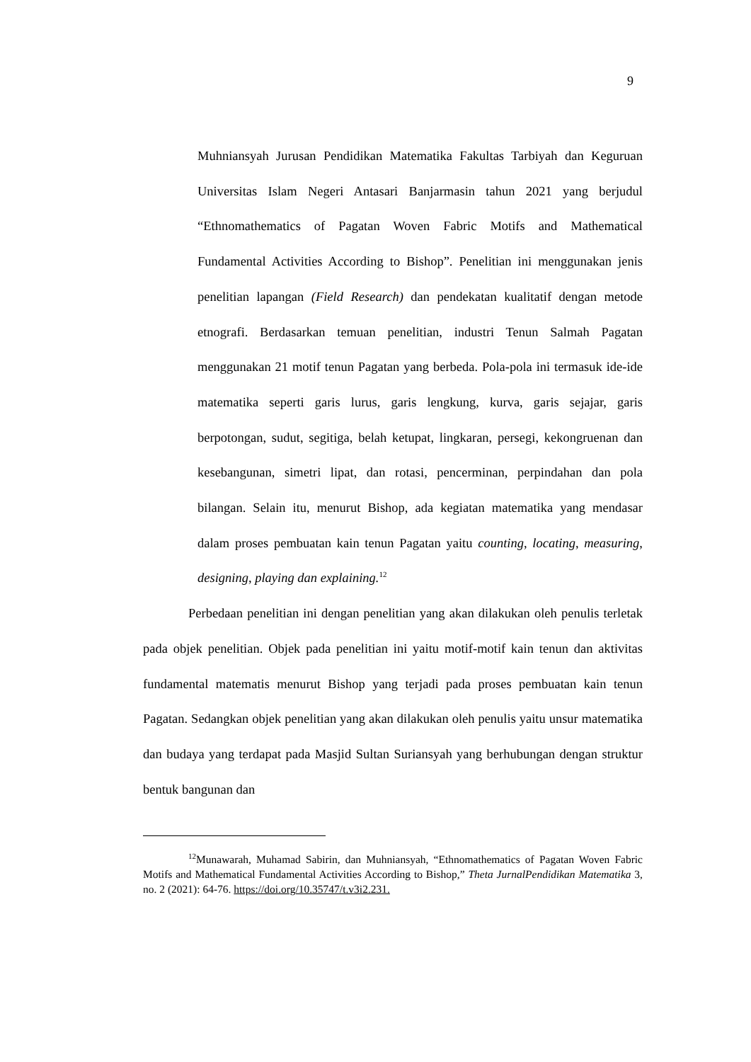9
Muhniansyah Jurusan Pendidikan Matematika Fakultas Tarbiyah dan Keguruan Universitas Islam Negeri Antasari Banjarmasin tahun 2021 yang berjudul “Ethnomathematics of Pagatan Woven Fabric Motifs and Mathematical Fundamental Activities According to Bishop”. Penelitian ini menggunakan jenis penelitian lapangan (Field Research) dan pendekatan kualitatif dengan metode etnografi. Berdasarkan temuan penelitian, industri Tenun Salmah Pagatan menggunakan 21 motif tenun Pagatan yang berbeda. Pola-pola ini termasuk ide-ide matematika seperti garis lurus, garis lengkung, kurva, garis sejajar, garis berpotongan, sudut, segitiga, belah ketupat, lingkaran, persegi, kekongruenan dan kesebangunan, simetri lipat, dan rotasi, pencerminan, perpindahan dan pola bilangan. Selain itu, menurut Bishop, ada kegiatan matematika yang mendasar dalam proses pembuatan kain tenun Pagatan yaitu counting, locating, measuring, designing, playing dan explaining.<sup>12</sup>
Perbedaan penelitian ini dengan penelitian yang akan dilakukan oleh penulis terletak pada objek penelitian. Objek pada penelitian ini yaitu motif-motif kain tenun dan aktivitas fundamental matematis menurut Bishop yang terjadi pada proses pembuatan kain tenun Pagatan. Sedangkan objek penelitian yang akan dilakukan oleh penulis yaitu unsur matematika dan budaya yang terdapat pada Masjid Sultan Suriansyah yang berhubungan dengan struktur bentuk bangunan dan
<sup>12</sup> Munawarah, Muhamad Sabirin, dan Muhniansyah, “Ethnomathematics of Pagatan Woven Fabric Motifs and Mathematical Fundamental Activities According to Bishop,” Theta JurnalPendidikan Matematika 3, no. 2 (2021): 64-76. https://doi.org/10.35747/t.v3i2.231.